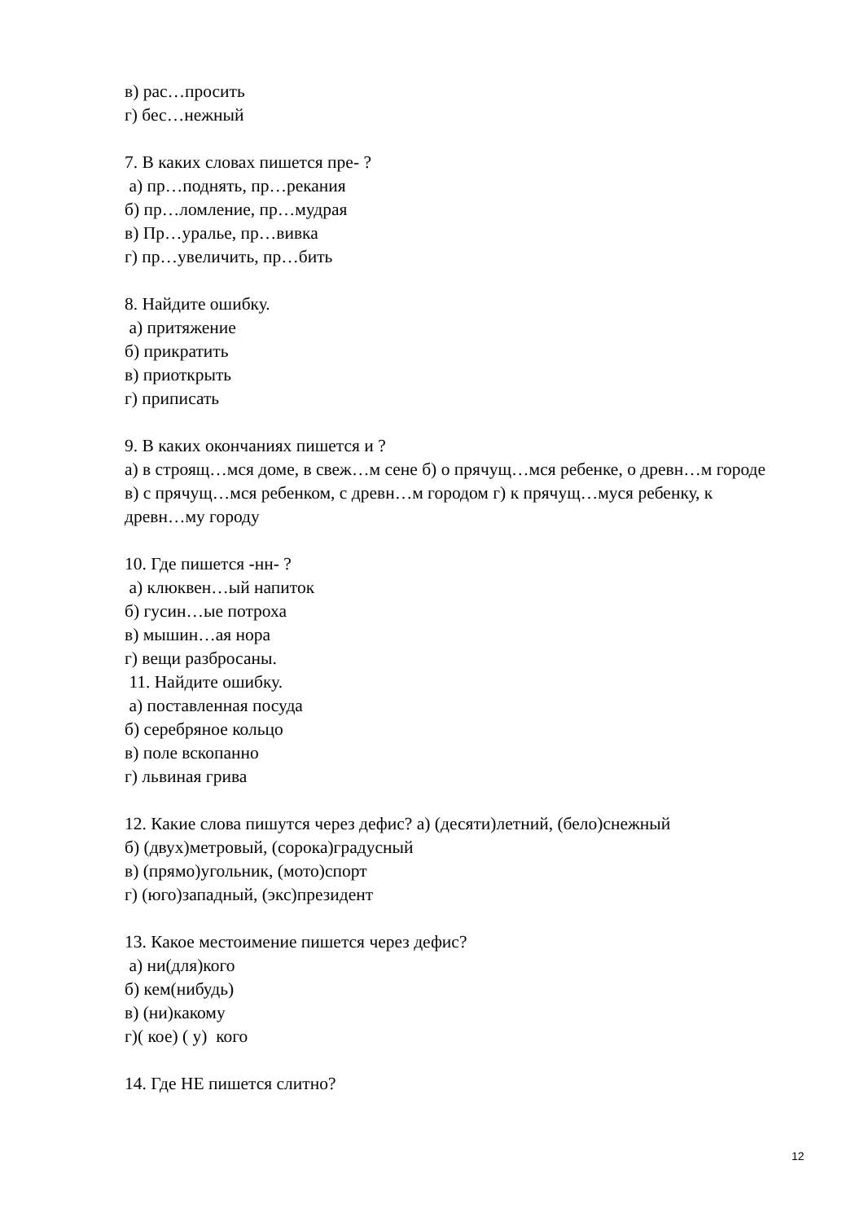в) рас…просить
г) бес…нежный
7. В каких словах пишется пре- ?
а) пр…поднять, пр…рекания
б) пр…ломление, пр…мудрая
в) Пр…уралье, пр…вивка
г) пр…увеличить, пр…бить
8. Найдите ошибку.
а) притяжение
б) прикратить
в) приоткрыть
г) приписать
9. В каких окончаниях пишется и ?
а) в строящ…мся доме, в свеж…м сене б) о прячущ…мся ребенке, о древн…м городе в) с прячущ…мся ребенком, с древн…м городом г) к прячущ…муся ребенку, к древн…му городу
10. Где пишется -нн- ?
а) клюквен…ый напиток
б) гусин…ые потроха
в) мышин…ая нора
г) вещи разбросаны.
11. Найдите ошибку.
а) поставленная посуда
б) серебряное кольцо
в) поле вскопанно
г) львиная грива
12. Какие слова пишутся через дефис? а) (десяти)летний, (бело)снежный
б) (двух)метровый, (сорока)градусный
в) (прямо)угольник, (мото)спорт
г) (юго)западный, (экс)президент
13. Какое местоимение пишется через дефис?
а) ни(для)кого
б) кем(нибудь)
в) (ни)какому
г)( кое) ( у) кого
14. Где НЕ пишется слитно?
12